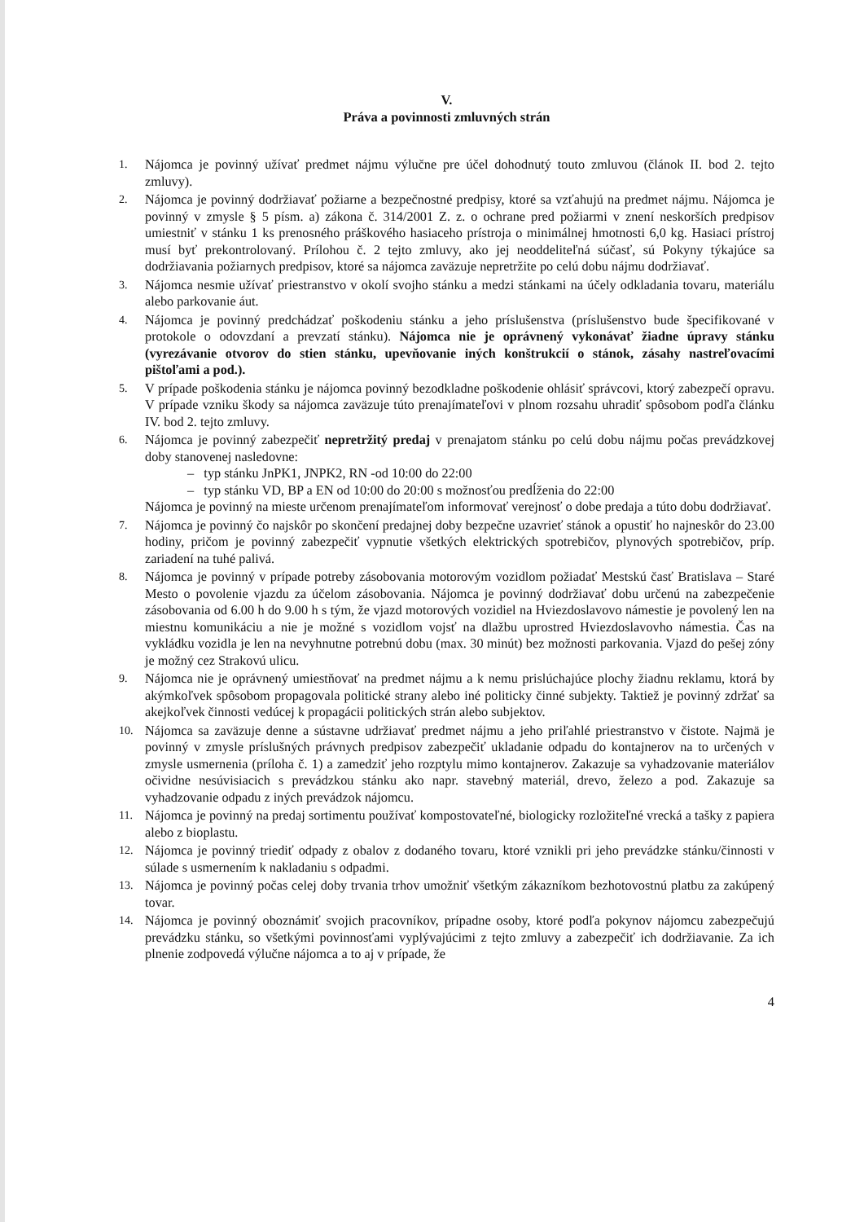V.
Práva a povinnosti zmluvných strán
1. Nájomca je povinný užívať predmet nájmu výlučne pre účel dohodnutý touto zmluvou (článok II. bod 2. tejto zmluvy).
2. Nájomca je povinný dodržiavať požiarne a bezpečnostné predpisy, ktoré sa vzťahujú na predmet nájmu. Nájomca je povinný v zmysle § 5 písm. a) zákona č. 314/2001 Z. z. o ochrane pred požiarmi v znení neskorších predpisov umiestniť v stánku 1 ks prenosného práškového hasiaceho prístroja o minimálnej hmotnosti 6,0 kg. Hasiaci prístroj musí byť prekontrolovaný. Prílohou č. 2 tejto zmluvy, ako jej neoddeliteľná súčasť, sú Pokyny týkajúce sa dodržiavania požiarnych predpisov, ktoré sa nájomca zaväzuje nepretržite po celú dobu nájmu dodržiavať.
3. Nájomca nesmie užívať priestranstvo v okolí svojho stánku a medzi stánkami na účely odkladania tovaru, materiálu alebo parkovanie áut.
4. Nájomca je povinný predchádzať poškodeniu stánku a jeho príslušenstva (príslušenstvo bude špecifikované v protokole o odovzdaní a prevzatí stánku). Nájomca nie je oprávnený vykonávať žiadne úpravy stánku (vyrezávanie otvorov do stien stánku, upevňovanie iných konštrukcií o stánok, zásahy nastreľovacími pištoľami a pod.).
5. V prípade poškodenia stánku je nájomca povinný bezodkladne poškodenie ohlásiť správcovi, ktorý zabezpečí opravu. V prípade vzniku škody sa nájomca zaväzuje túto prenajímateľovi v plnom rozsahu uhradiť spôsobom podľa článku IV. bod 2. tejto zmluvy.
6. Nájomca je povinný zabezpečiť nepretržitý predaj v prenajatom stánku po celú dobu nájmu počas prevádzkovej doby stanovenej nasledovne:
– typ stánku JnPK1, JNPK2, RN -od 10:00 do 22:00
– typ stánku VD, BP a EN od 10:00 do 20:00 s možnosťou predĺženia do 22:00
Nájomca je povinný na mieste určenom prenajímateľom informovať verejnosť o dobe predaja a túto dobu dodržiavať.
7. Nájomca je povinný čo najskôr po skončení predajnej doby bezpečne uzavrieť stánok a opustiť ho najneskôr do 23.00 hodiny, pričom je povinný zabezpečiť vypnutie všetkých elektrických spotrebičov, plynových spotrebičov, príp. zariadení na tuhé palivá.
8. Nájomca je povinný v prípade potreby zásobovania motorovým vozidlom požiadať Mestskú časť Bratislava – Staré Mesto o povolenie vjazdu za účelom zásobovania. Nájomca je povinný dodržiavať dobu určenú na zabezpečenie zásobovania od 6.00 h do 9.00 h s tým, že vjazd motorových vozidiel na Hviezdoslavovo námestie je povolený len na miestnu komunikáciu a nie je možné s vozidlom vojsť na dlažbu uprostred Hviezdoslavovho námestia. Čas na vykládku vozidla je len na nevyhnutne potrebnú dobu (max. 30 minút) bez možnosti parkovania. Vjazd do pešej zóny je možný cez Strakovú ulicu.
9. Nájomca nie je oprávnený umiestňovať na predmet nájmu a k nemu prislúchajúce plochy žiadnu reklamu, ktorá by akýmkoľvek spôsobom propagovala politické strany alebo iné politicky činné subjekty. Taktiež je povinný zdržať sa akejkoľvek činnosti vedúcej k propagácii politických strán alebo subjektov.
10. Nájomca sa zaväzuje denne a sústavne udržiavať predmet nájmu a jeho priľahlé priestranstvo v čistote. Najmä je povinný v zmysle príslušných právnych predpisov zabezpečiť ukladanie odpadu do kontajnerov na to určených v zmysle usmernenia (príloha č. 1) a zamedziť jeho rozptylu mimo kontajnerov. Zakazuje sa vyhadzovanie materiálov očividne nesúvisiacich s prevádzkou stánku ako napr. stavebný materiál, drevo, železo a pod. Zakazuje sa vyhadzovanie odpadu z iných prevádzok nájomcu.
11. Nájomca je povinný na predaj sortimentu používať kompostovateľné, biologicky rozložiteľné vrecká a tašky z papiera alebo z bioplastu.
12. Nájomca je povinný triediť odpady z obalov z dodaného tovaru, ktoré vznikli pri jeho prevádzke stánku/činnosti v súlade s usmernením k nakladaniu s odpadmi.
13. Nájomca je povinný počas celej doby trvania trhov umožniť všetkým zákazníkom bezhotovostnú platbu za zakúpený tovar.
14. Nájomca je povinný oboznámiť svojich pracovníkov, prípadne osoby, ktoré podľa pokynov nájomcu zabezpečujú prevádzku stánku, so všetkými povinnosťami vyplývajúcimi z tejto zmluvy a zabezpečiť ich dodržiavanie. Za ich plnenie zodpovedá výlučne nájomca a to aj v prípade, že
4